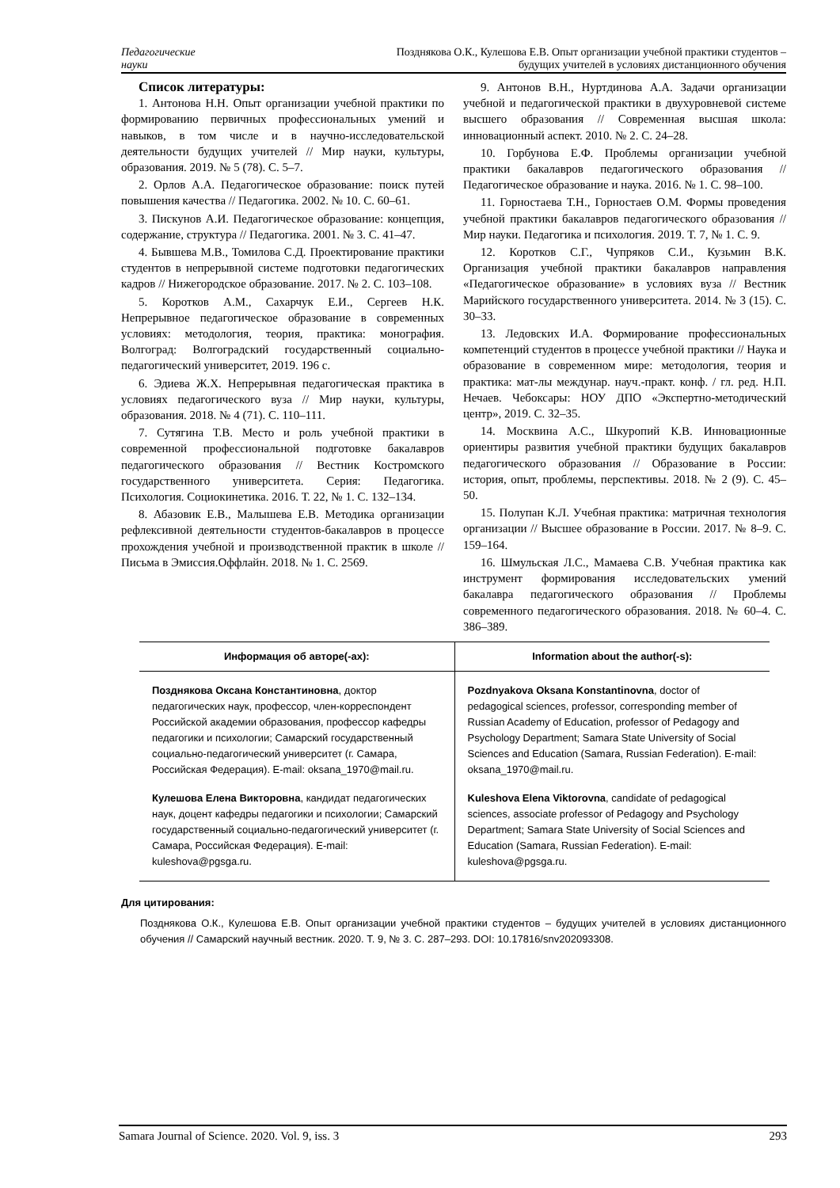Педагогические
науки
Позднякова О.К., Кулешова Е.В. Опыт организации учебной практики студентов –
будущих учителей в условиях дистанционного обучения
Список литературы:
1. Антонова Н.Н. Опыт организации учебной практики по формированию первичных профессиональных умений и навыков, в том числе и в научно-исследовательской деятельности будущих учителей // Мир науки, культуры, образования. 2019. № 5 (78). С. 5–7.
2. Орлов А.А. Педагогическое образование: поиск путей повышения качества // Педагогика. 2002. № 10. С. 60–61.
3. Пискунов А.И. Педагогическое образование: концепция, содержание, структура // Педагогика. 2001. № 3. С. 41–47.
4. Бывшева М.В., Томилова С.Д. Проектирование практики студентов в непрерывной системе подготовки педагогических кадров // Нижегородское образование. 2017. № 2. С. 103–108.
5. Коротков А.М., Сахарчук Е.И., Сергеев Н.К. Непрерывное педагогическое образование в современных условиях: методология, теория, практика: монография. Волгоград: Волгоградский государственный социально-педагогический университет, 2019. 196 с.
6. Эдиева Ж.Х. Непрерывная педагогическая практика в условиях педагогического вуза // Мир науки, культуры, образования. 2018. № 4 (71). С. 110–111.
7. Сутягина Т.В. Место и роль учебной практики в современной профессиональной подготовке бакалавров педагогического образования // Вестник Костромского государственного университета. Серия: Педагогика. Психология. Социокинетика. 2016. Т. 22, № 1. С. 132–134.
8. Абазовик Е.В., Малышева Е.В. Методика организации рефлексивной деятельности студентов-бакалавров в процессе прохождения учебной и производственной практик в школе // Письма в Эмиссия.Оффлайн. 2018. № 1. С. 2569.
9. Антонов В.Н., Нуртдинова А.А. Задачи организации учебной и педагогической практики в двухуровневой системе высшего образования // Современная высшая школа: инновационный аспект. 2010. № 2. С. 24–28.
10. Горбунова Е.Ф. Проблемы организации учебной практики бакалавров педагогического образования // Педагогическое образование и наука. 2016. № 1. С. 98–100.
11. Горностаева Т.Н., Горностаев О.М. Формы проведения учебной практики бакалавров педагогического образования // Мир науки. Педагогика и психология. 2019. Т. 7, № 1. С. 9.
12. Коротков С.Г., Чупряков С.И., Кузьмин В.К. Организация учебной практики бакалавров направления «Педагогическое образование» в условиях вуза // Вестник Марийского государственного университета. 2014. № 3 (15). С. 30–33.
13. Ледовских И.А. Формирование профессиональных компетенций студентов в процессе учебной практики // Наука и образование в современном мире: методология, теория и практика: мат-лы междунар. науч.-практ. конф. / гл. ред. Н.П. Нечаев. Чебоксары: НОУ ДПО «Экспертно-методический центр», 2019. С. 32–35.
14. Москвина А.С., Шкуропий К.В. Инновационные ориентиры развития учебной практики будущих бакалавров педагогического образования // Образование в России: история, опыт, проблемы, перспективы. 2018. № 2 (9). С. 45–50.
15. Полупан К.Л. Учебная практика: матричная технология организации // Высшее образование в России. 2017. № 8–9. С. 159–164.
16. Шмульская Л.С., Мамаева С.В. Учебная практика как инструмент формирования исследовательских умений бакалавра педагогического образования // Проблемы современного педагогического образования. 2018. № 60–4. С. 386–389.
| Информация об авторе(-ах): | Information about the author(-s): |
| --- | --- |
| Позднякова Оксана Константиновна , доктор педагогических наук, профессор, член-корреспондент Российской академии образования, профессор кафедры педагогики и психологии; Самарский государственный социально-педагогический университет (г. Самара, Российская Федерация). E-mail: oksana_1970@mail.ru. | Pozdnyakova Oksana Konstantinovna , doctor of pedagogical sciences, professor, corresponding member of Russian Academy of Education, professor of Pedagogy and Psychology Department; Samara State University of Social Sciences and Education (Samara, Russian Federation). E-mail: oksana_1970@mail.ru. |
| Кулешова Елена Викторовна , кандидат педагогических наук, доцент кафедры педагогики и психологии; Самарский государственный социально-педагогический университет (г. Самара, Российская Федерация). E-mail: kuleshova@pgsga.ru. | Kuleshova Elena Viktorovna , candidate of pedagogical sciences, associate professor of Pedagogy and Psychology Department; Samara State University of Social Sciences and Education (Samara, Russian Federation). E-mail: kuleshova@pgsga.ru. |
Для цитирования:
Позднякова О.К., Кулешова Е.В. Опыт организации учебной практики студентов – будущих учителей в условиях дистанционного обучения // Самарский научный вестник. 2020. Т. 9, № 3. С. 287–293. DOI: 10.17816/snv202093308.
Samara Journal of Science. 2020. Vol. 9, iss. 3 293